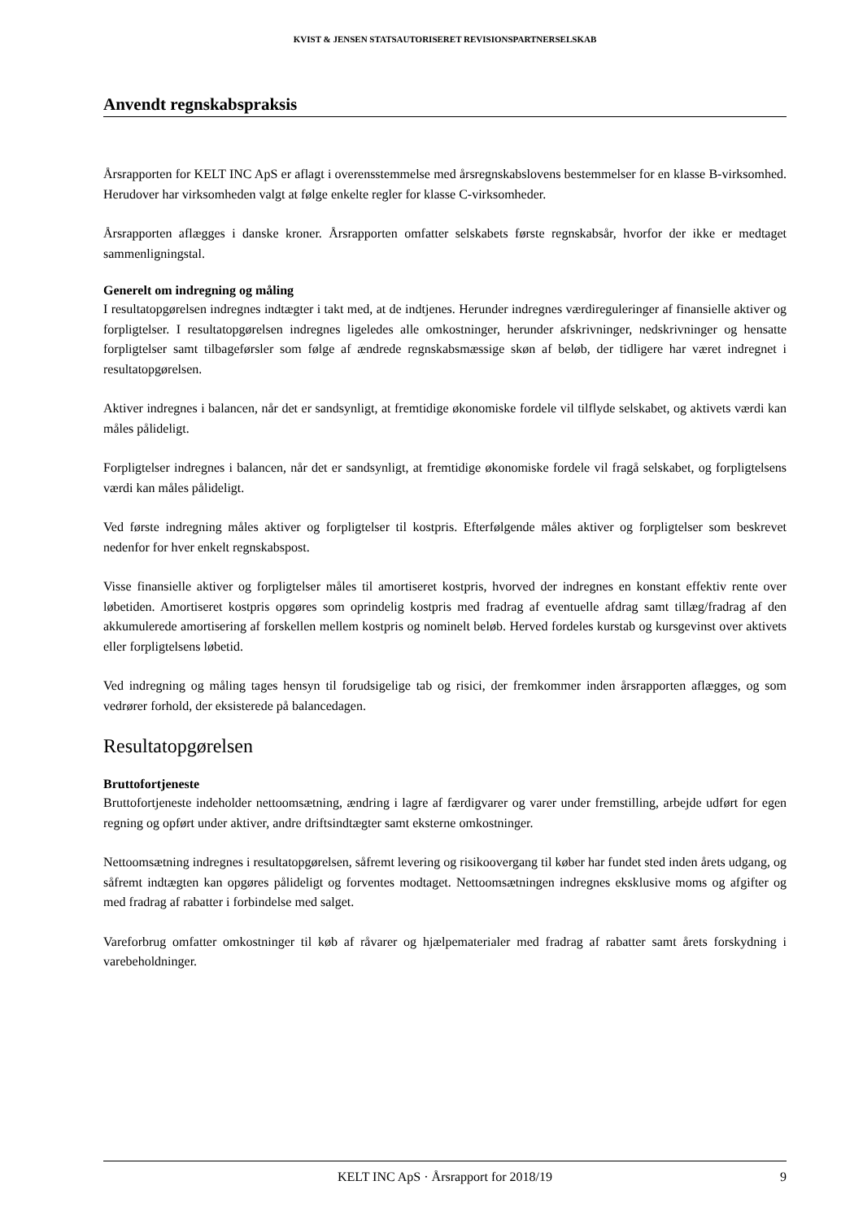KVIST & JENSEN STATSAUTORISERET REVISIONSPARTNERSELSKAB
Anvendt regnskabspraksis
Årsrapporten for KELT INC ApS er aflagt i overensstemmelse med årsregnskabslovens bestemmelser for en klasse B-virksomhed. Herudover har virksomheden valgt at følge enkelte regler for klasse C-virksomheder.
Årsrapporten aflægges i danske kroner. Årsrapporten omfatter selskabets første regnskabsår, hvorfor der ikke er medtaget sammenligningstal.
Generelt om indregning og måling
I resultatopgørelsen indregnes indtægter i takt med, at de indtjenes. Herunder indregnes værdireguleringer af finansielle aktiver og forpligtelser. I resultatopgørelsen indregnes ligeledes alle omkostninger, herunder afskrivninger, nedskrivninger og hensatte forpligtelser samt tilbageførsler som følge af ændrede regnskabsmæssige skøn af beløb, der tidligere har været indregnet i resultatopgørelsen.
Aktiver indregnes i balancen, når det er sandsynligt, at fremtidige økonomiske fordele vil tilflyde selskabet, og aktivets værdi kan måles pålideligt.
Forpligtelser indregnes i balancen, når det er sandsynligt, at fremtidige økonomiske fordele vil fragå selskabet, og forpligtelsens værdi kan måles pålideligt.
Ved første indregning måles aktiver og forpligtelser til kostpris. Efterfølgende måles aktiver og forpligtelser som beskrevet nedenfor for hver enkelt regnskabspost.
Visse finansielle aktiver og forpligtelser måles til amortiseret kostpris, hvorved der indregnes en konstant effektiv rente over løbetiden. Amortiseret kostpris opgøres som oprindelig kostpris med fradrag af eventuelle afdrag samt tillæg/fradrag af den akkumulerede amortisering af forskellen mellem kostpris og nominelt beløb. Herved fordeles kurstab og kursgevinst over aktivets eller forpligtelsens løbetid.
Ved indregning og måling tages hensyn til forudsigelige tab og risici, der fremkommer inden årsrapporten aflægges, og som vedrører forhold, der eksisterede på balancedagen.
Resultatopgørelsen
Bruttofortjeneste
Bruttofortjeneste indeholder nettoomsætning, ændring i lagre af færdigvarer og varer under fremstilling, arbejde udført for egen regning og opført under aktiver, andre driftsindtægter samt eksterne omkostninger.
Nettoomsætning indregnes i resultatopgørelsen, såfremt levering og risikoovergang til køber har fundet sted inden årets udgang, og såfremt indtægten kan opgøres pålideligt og forventes modtaget. Nettoomsætningen indregnes eksklusive moms og afgifter og med fradrag af rabatter i forbindelse med salget.
Vareforbrug omfatter omkostninger til køb af råvarer og hjælpematerialer med fradrag af rabatter samt årets forskydning i varebeholdninger.
KELT INC ApS · Årsrapport for 2018/19 9